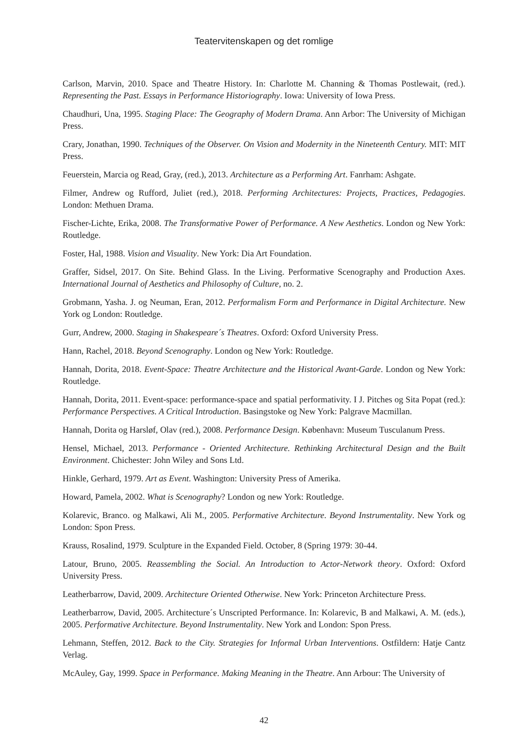Teatervitenskapen og det romlige
Carlson, Marvin, 2010. Space and Theatre History. In: Charlotte M. Channing & Thomas Postlewait, (red.). Representing the Past. Essays in Performance Historiography. Iowa: University of Iowa Press.
Chaudhuri, Una, 1995. Staging Place: The Geography of Modern Drama. Ann Arbor: The University of Michigan Press.
Crary, Jonathan, 1990. Techniques of the Observer. On Vision and Modernity in the Nineteenth Century. MIT: MIT Press.
Feuerstein, Marcia og Read, Gray, (red.), 2013. Architecture as a Performing Art. Fanrham: Ashgate.
Filmer, Andrew og Rufford, Juliet (red.), 2018. Performing Architectures: Projects, Practices, Pedagogies. London: Methuen Drama.
Fischer-Lichte, Erika, 2008. The Transformative Power of Performance. A New Aesthetics. London og New York: Routledge.
Foster, Hal, 1988. Vision and Visuality. New York: Dia Art Foundation.
Graffer, Sidsel, 2017. On Site. Behind Glass. In the Living. Performative Scenography and Production Axes. International Journal of Aesthetics and Philosophy of Culture, no. 2.
Grobmann, Yasha. J. og Neuman, Eran, 2012. Performalism Form and Performance in Digital Architecture. New York og London: Routledge.
Gurr, Andrew, 2000. Staging in Shakespeare´s Theatres. Oxford: Oxford University Press.
Hann, Rachel, 2018. Beyond Scenography. London og New York: Routledge.
Hannah, Dorita, 2018. Event-Space: Theatre Architecture and the Historical Avant-Garde. London og New York: Routledge.
Hannah, Dorita, 2011. Event-space: performance-space and spatial performativity. I J. Pitches og Sita Popat (red.): Performance Perspectives. A Critical Introduction. Basingstoke og New York: Palgrave Macmillan.
Hannah, Dorita og Harsløf, Olav (red.), 2008. Performance Design. København: Museum Tusculanum Press.
Hensel, Michael, 2013. Performance - Oriented Architecture. Rethinking Architectural Design and the Built Environment. Chichester: John Wiley and Sons Ltd.
Hinkle, Gerhard, 1979. Art as Event. Washington: University Press of Amerika.
Howard, Pamela, 2002. What is Scenography? London og new York: Routledge.
Kolarevic, Branco. og Malkawi, Ali M., 2005. Performative Architecture. Beyond Instrumentality. New York og London: Spon Press.
Krauss, Rosalind, 1979. Sculpture in the Expanded Field. October, 8 (Spring 1979: 30-44.
Latour, Bruno, 2005. Reassembling the Social. An Introduction to Actor-Network theory. Oxford: Oxford University Press.
Leatherbarrow, David, 2009. Architecture Oriented Otherwise. New York: Princeton Architecture Press.
Leatherbarrow, David, 2005. Architecture´s Unscripted Performance. In: Kolarevic, B and Malkawi, A. M. (eds.), 2005. Performative Architecture. Beyond Instrumentality. New York and London: Spon Press.
Lehmann, Steffen, 2012. Back to the City. Strategies for Informal Urban Interventions. Ostfildern: Hatje Cantz Verlag.
McAuley, Gay, 1999. Space in Performance. Making Meaning in the Theatre. Ann Arbour: The University of
42